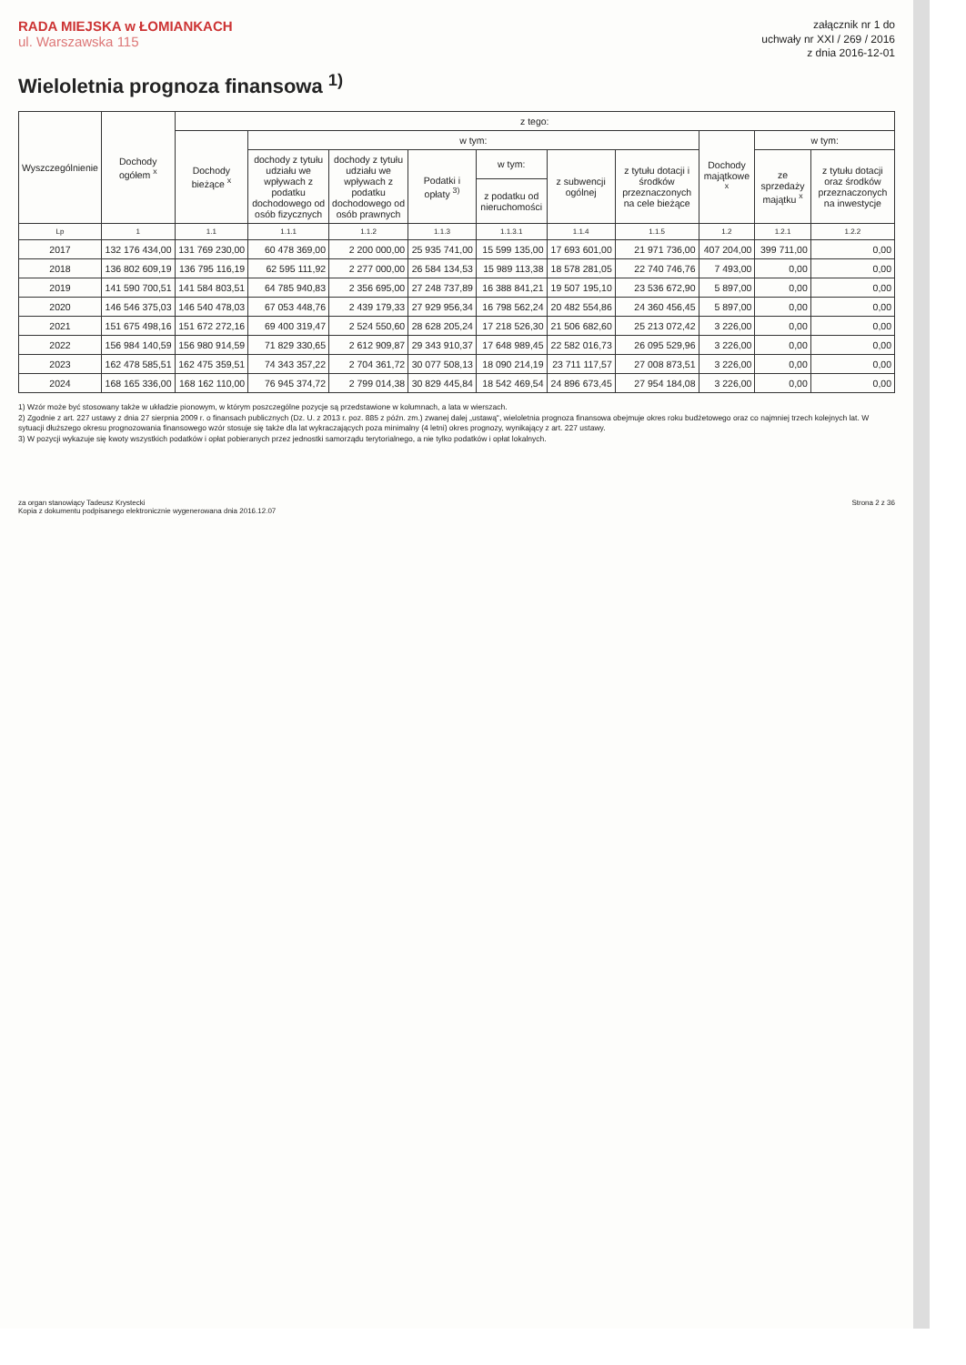RADA MIEJSKA w ŁOMIANKACH
ul. Warszawska 115
załącznik nr 1 do
uchwały nr XXI / 269 / 2016
z dnia 2016-12-01
Wieloletnia prognoza finansowa <sup>1)</sup>
| Wyszczególnienie | Dochody ogółem <sup>x</sup> | z tego: | | | | | | | | | |
| --- | --- | --- | --- | --- | --- | --- | --- | --- | --- | --- | --- |
| | | Dochody bieżące <sup>x</sup> | w tym: | | | | | | Dochody majątkowe <sup>x</sup> | w tym: | |
| | | | dochody z tytułu udziału we wpływach z podatku dochodowego od osób fizycznych | dochody z tytułu udziału we wpływach z podatku dochodowego od osób prawnych | Podatki i opłaty <sup>3)</sup> | w tym: | z subwencji ogólnej | z tytułu dotacji i środków przeznaczonych na cele bieżące | | ze sprzedaży majątku <sup>x</sup> | z tytułu dotacji oraz środków przeznaczonych na inwestycje |
| | | | | | | z podatku od nieruchomości | | | | | |
| Lp | 1 | 1.1 | 1.1.1 | 1.1.2 | 1.1.3 | 1.1.3.1 | 1.1.4 | 1.1.5 | 1.2 | 1.2.1 | 1.2.2 |
| 2017 | 132 176 434,00 | 131 769 230,00 | 60 478 369,00 | 2 200 000,00 | 25 935 741,00 | 15 599 135,00 | 17 693 601,00 | 21 971 736,00 | 407 204,00 | 399 711,00 | 0,00 |
| 2018 | 136 802 609,19 | 136 795 116,19 | 62 595 111,92 | 2 277 000,00 | 26 584 134,53 | 15 989 113,38 | 18 578 281,05 | 22 740 746,76 | 7 493,00 | 0,00 | 0,00 |
| 2019 | 141 590 700,51 | 141 584 803,51 | 64 785 940,83 | 2 356 695,00 | 27 248 737,89 | 16 388 841,21 | 19 507 195,10 | 23 536 672,90 | 5 897,00 | 0,00 | 0,00 |
| 2020 | 146 546 375,03 | 146 540 478,03 | 67 053 448,76 | 2 439 179,33 | 27 929 956,34 | 16 798 562,24 | 20 482 554,86 | 24 360 456,45 | 5 897,00 | 0,00 | 0,00 |
| 2021 | 151 675 498,16 | 151 672 272,16 | 69 400 319,47 | 2 524 550,60 | 28 628 205,24 | 17 218 526,30 | 21 506 682,60 | 25 213 072,42 | 3 226,00 | 0,00 | 0,00 |
| 2022 | 156 984 140,59 | 156 980 914,59 | 71 829 330,65 | 2 612 909,87 | 29 343 910,37 | 17 648 989,45 | 22 582 016,73 | 26 095 529,96 | 3 226,00 | 0,00 | 0,00 |
| 2023 | 162 478 585,51 | 162 475 359,51 | 74 343 357,22 | 2 704 361,72 | 30 077 508,13 | 18 090 214,19 | 23 711 117,57 | 27 008 873,51 | 3 226,00 | 0,00 | 0,00 |
| 2024 | 168 165 336,00 | 168 162 110,00 | 76 945 374,72 | 2 799 014,38 | 30 829 445,84 | 18 542 469,54 | 24 896 673,45 | 27 954 184,08 | 3 226,00 | 0,00 | 0,00 |
1) Wzór może być stosowany także w układzie pionowym, w którym poszczególne pozycje są przedstawione w kolumnach, a lata w wierszach.
2) Zgodnie z art. 227 ustawy z dnia 27 sierpnia 2009 r. o finansach publicznych (Dz. U. z 2013 r. poz. 885 z późn. zm.) zwanej dalej „ustawą", wieloletnia prognoza finansowa obejmuje okres roku budżetowego oraz co najmniej trzech kolejnych lat. W sytuacji dłuższego okresu prognozowania finansowego wzór stosuje się także dla lat wykraczających poza minimalny (4 letni) okres prognozy, wynikający z art. 227 ustawy.
3) W pozycji wykazuje się kwoty wszystkich podatków i opłat pobieranych przez jednostki samorządu terytorialnego, a nie tylko podatków i opłat lokalnych.
za organ stanowiący Tadeusz Krystecki
Kopia z dokumentu podpisanego elektronicznie wygenerowana dnia 2016.12.07
Strona 2 z 36